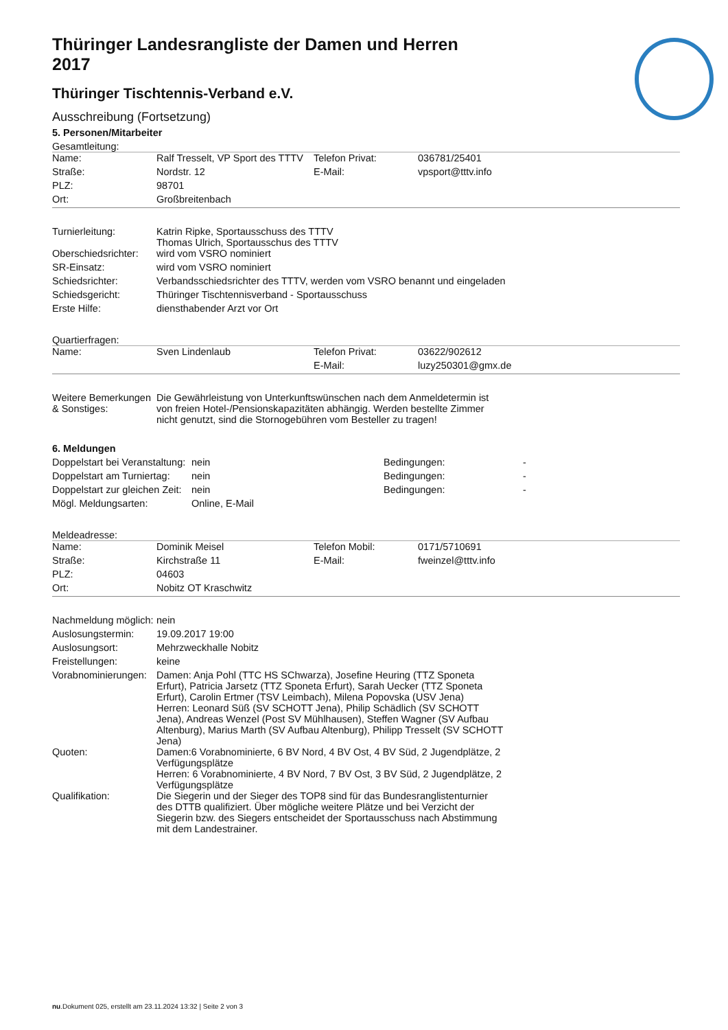Thüringer Landesrangliste der Damen und Herren 2017
Thüringer Tischtennis-Verband e.V.
Ausschreibung (Fortsetzung)
5. Personen/Mitarbeiter
Gesamtleitung:
| Name: | Ralf Tresselt, VP Sport des TTTV | Telefon Privat: | 036781/25401 |
| Straße: | Nordstr. 12 | E-Mail: | vpsport@tttv.info |
| PLZ: | 98701 | | |
| Ort: | Großbreitenbach | | |
| Turnierleitung: | Katrin Ripke, Sportausschuss des TTTV Thomas Ulrich, Sportausschus des TTTV |
| Oberschiedsrichter: | wird vom VSRO nominiert |
| SR-Einsatz: | wird vom VSRO nominiert |
| Schiedsrichter: | Verbandsschiedsrichter des TTTV, werden vom VSRO benannt und eingeladen |
| Schiedsgericht: | Thüringer Tischtennisverband - Sportausschuss |
| Erste Hilfe: | diensthabender Arzt vor Ort |
Quartierfragen:
| Name: | Sven Lindenlaub | Telefon Privat: | 03622/902612 |
| | | E-Mail: | luzy250301@gmx.de |
| Weitere Bemerkungen & Sonstiges: | Die Gewährleistung von Unterkunftswünschen nach dem Anmeldetermin ist von freien Hotel-/Pensionskapazitäten abhängig. Werden bestellte Zimmer nicht genutzt, sind die Stornogebühren vom Besteller zu tragen! | |
6. Meldungen
| Doppelstart bei Veranstaltung: | nein | Bedingungen: | - |
| Doppelstart am Turniertag: | nein | Bedingungen: | - |
| Doppelstart zur gleichen Zeit: | nein | Bedingungen: | - |
| Mögl. Meldungsarten: | Online, E-Mail | | |
Meldeadresse:
| Name: | Dominik Meisel | Telefon Mobil: | 0171/5710691 |
| Straße: | Kirchstraße 11 | E-Mail: | fweinzel@tttv.info |
| PLZ: | 04603 | | |
| Ort: | Nobitz OT Kraschwitz | | |
| Nachmeldung möglich: | nein | |
| Auslosungstermin: | 19.09.2017 19:00 | |
| Auslosungsort: | Mehrzweckhalle Nobitz | |
| Freistellungen: | keine | |
| Vorabnominierungen: | Damen: Anja Pohl (TTC HS SChwarza), Josefine Heuring (TTZ Sponeta Erfurt), Patricia Jarsetz (TTZ Sponeta Erfurt), Sarah Uecker (TTZ Sponeta Erfurt), Carolin Ertmer (TSV Leimbach), Milena Popovska (USV Jena) Herren: Leonard Süß (SV SCHOTT Jena), Philip Schädlich (SV SCHOTT Jena), Andreas Wenzel (Post SV Mühlhausen), Steffen Wagner (SV Aufbau Altenburg), Marius Marth (SV Aufbau Altenburg), Philipp Tresselt (SV SCHOTT Jena) | |
| Quoten: | Damen:6 Vorabnominierte, 6 BV Nord, 4 BV Ost, 4 BV Süd, 2 Jugendplätze, 2 Verfügungsplätze Herren: 6 Vorabnominierte, 4 BV Nord, 7 BV Ost, 3 BV Süd, 2 Jugendplätze, 2 Verfügungsplätze | |
| Qualifikation: | Die Siegerin und der Sieger des TOP8 sind für das Bundesranglistenturnier des DTTB qualifiziert. Über mögliche weitere Plätze und bei Verzicht der Siegerin bzw. des Siegers entscheidet der Sportausschuss nach Abstimmung mit dem Landestrainer. | |
nu.Dokument 025, erstellt am 23.11.2024 13:32 | Seite 2 von 3